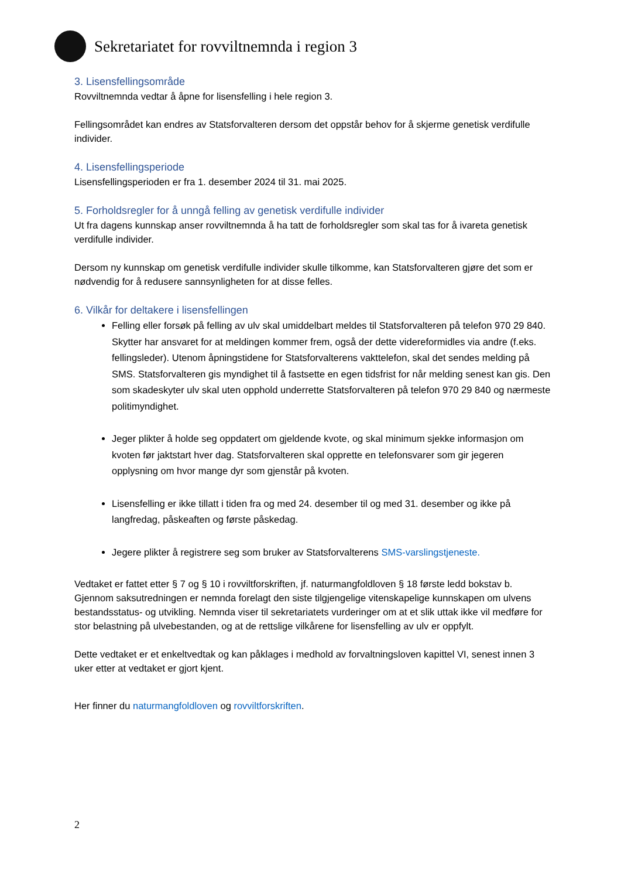Sekretariatet for rovviltnemnda i region 3
3. Lisensfellingsområde
Rovviltnemnda vedtar å åpne for lisensfelling i hele region 3.
Fellingsområdet kan endres av Statsforvalteren dersom det oppstår behov for å skjerme genetisk verdifulle individer.
4. Lisensfellingsperiode
Lisensfellingsperioden er fra 1. desember 2024 til 31. mai 2025.
5. Forholdsregler for å unngå felling av genetisk verdifulle individer
Ut fra dagens kunnskap anser rovviltnemnda å ha tatt de forholdsregler som skal tas for å ivareta genetisk verdifulle individer.
Dersom ny kunnskap om genetisk verdifulle individer skulle tilkomme, kan Statsforvalteren gjøre det som er nødvendig for å redusere sannsynligheten for at disse felles.
6. Vilkår for deltakere i lisensfellingen
Felling eller forsøk på felling av ulv skal umiddelbart meldes til Statsforvalteren på telefon 970 29 840. Skytter har ansvaret for at meldingen kommer frem, også der dette videreformidles via andre (f.eks. fellingsleder). Utenom åpningstidene for Statsforvalterens vakttelefon, skal det sendes melding på SMS. Statsforvalteren gis myndighet til å fastsette en egen tidsfrist for når melding senest kan gis. Den som skadeskyter ulv skal uten opphold underrette Statsforvalteren på telefon 970 29 840 og nærmeste politimyndighet.
Jeger plikter å holde seg oppdatert om gjeldende kvote, og skal minimum sjekke informasjon om kvoten før jaktstart hver dag. Statsforvalteren skal opprette en telefonsvarer som gir jegeren opplysning om hvor mange dyr som gjenstår på kvoten.
Lisensfelling er ikke tillatt i tiden fra og med 24. desember til og med 31. desember og ikke på langfredag, påskeaften og første påskedag.
Jegere plikter å registrere seg som bruker av Statsforvalterens SMS-varslingstjeneste.
Vedtaket er fattet etter § 7 og § 10 i rovviltforskriften, jf. naturmangfoldloven § 18 første ledd bokstav b. Gjennom saksutredningen er nemnda forelagt den siste tilgjengelige vitenskapelige kunnskapen om ulvens bestandsstatus- og utvikling. Nemnda viser til sekretariatets vurderinger om at et slik uttak ikke vil medføre for stor belastning på ulvebestanden, og at de rettslige vilkårene for lisensfelling av ulv er oppfylt.
Dette vedtaket er et enkeltvedtak og kan påklages i medhold av forvaltningsloven kapittel VI, senest innen 3 uker etter at vedtaket er gjort kjent.
Her finner du naturmangfoldloven og rovviltforskriften.
2